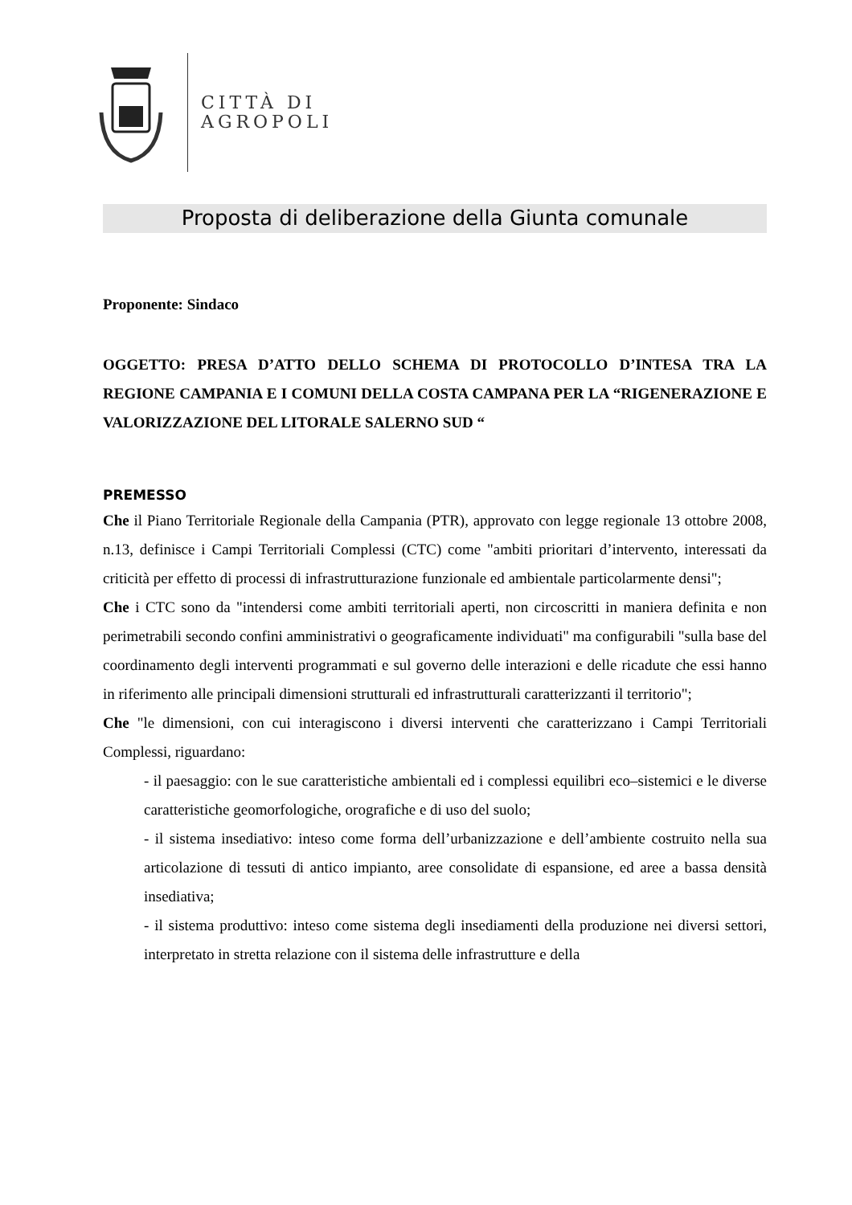CITTÀ DI
AGROPOLI
Proposta di deliberazione della Giunta comunale
Proponente: Sindaco
OGGETTO: PRESA D’ATTO DELLO SCHEMA DI PROTOCOLLO D’INTESA TRA LA REGIONE CAMPANIA E I COMUNI DELLA COSTA CAMPANA PER LA “RIGENERAZIONE E VALORIZZAZIONE DEL LITORALE SALERNO SUD “
PREMESSO
Che il Piano Territoriale Regionale della Campania (PTR), approvato con legge regionale 13 ottobre 2008, n.13, definisce i Campi Territoriali Complessi (CTC) come "ambiti prioritari d’intervento, interessati da criticità per effetto di processi di infrastrutturazione funzionale ed ambientale particolarmente densi";
Che i CTC sono da "intendersi come ambiti territoriali aperti, non circoscritti in maniera definita e non perimetrabili secondo confini amministrativi o geograficamente individuati" ma configurabili "sulla base del coordinamento degli interventi programmati e sul governo delle interazioni e delle ricadute che essi hanno in riferimento alle principali dimensioni strutturali ed infrastrutturali caratterizzanti il territorio";
Che "le dimensioni, con cui interagiscono i diversi interventi che caratterizzano i Campi Territoriali Complessi, riguardano:
- il paesaggio: con le sue caratteristiche ambientali ed i complessi equilibri eco–sistemici e le diverse caratteristiche geomorfologiche, orografiche e di uso del suolo;
- il sistema insediativo: inteso come forma dell’urbanizzazione e dell’ambiente costruito nella sua articolazione di tessuti di antico impianto, aree consolidate di espansione, ed aree a bassa densità insediativa;
- il sistema produttivo: inteso come sistema degli insediamenti della produzione nei diversi settori, interpretato in stretta relazione con il sistema delle infrastrutture e della